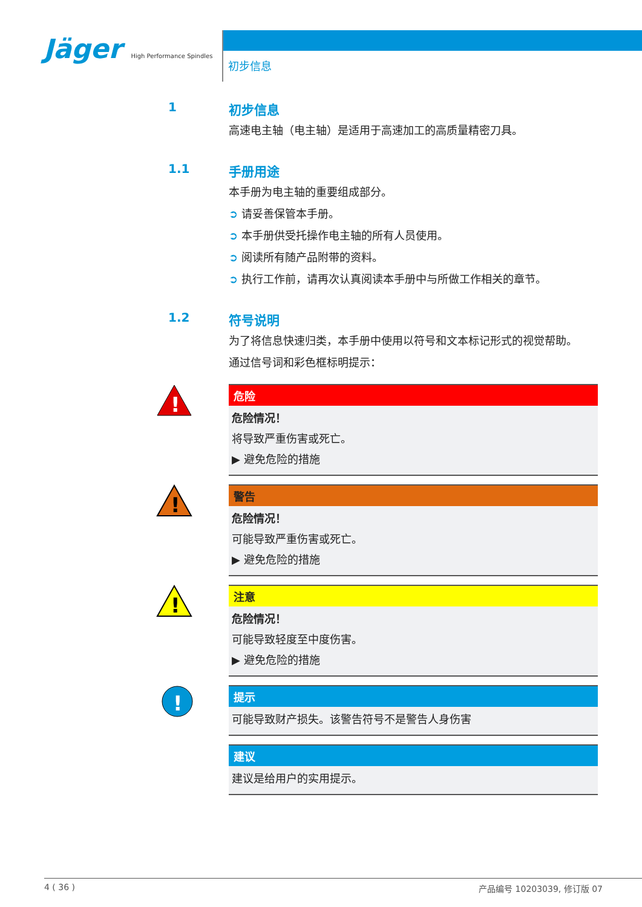Jäger High Performance Spindles
初步信息
1 初步信息
高速电主轴（电主轴）是适用于高速加工的高质量精密刀具。
1.1 手册用途
本手册为电主轴的重要组成部分。
➲ 请妥善保管本手册。
➲ 本手册供受托操作电主轴的所有人员使用。
➲ 阅读所有随产品附带的资料。
➲ 执行工作前，请再次认真阅读本手册中与所做工作相关的章节。
1.2 符号说明
为了将信息快速归类，本手册中使用以符号和文本标记形式的视觉帮助。
通过信号词和彩色框标明提示：
!
危险
危险情况！
将导致严重伤害或死亡。
▶ 避免危险的措施
!
警告
危险情况！
可能导致严重伤害或死亡。
▶ 避免危险的措施
!
注意
危险情况！
可能导致轻度至中度伤害。
▶ 避免危险的措施
!
提示
可能导致财产损失。该警告符号不是警告人身伤害
建议
建议是给用户的实用提示。
4 ( 36 ) 产品编号 10203039, 修订版 07